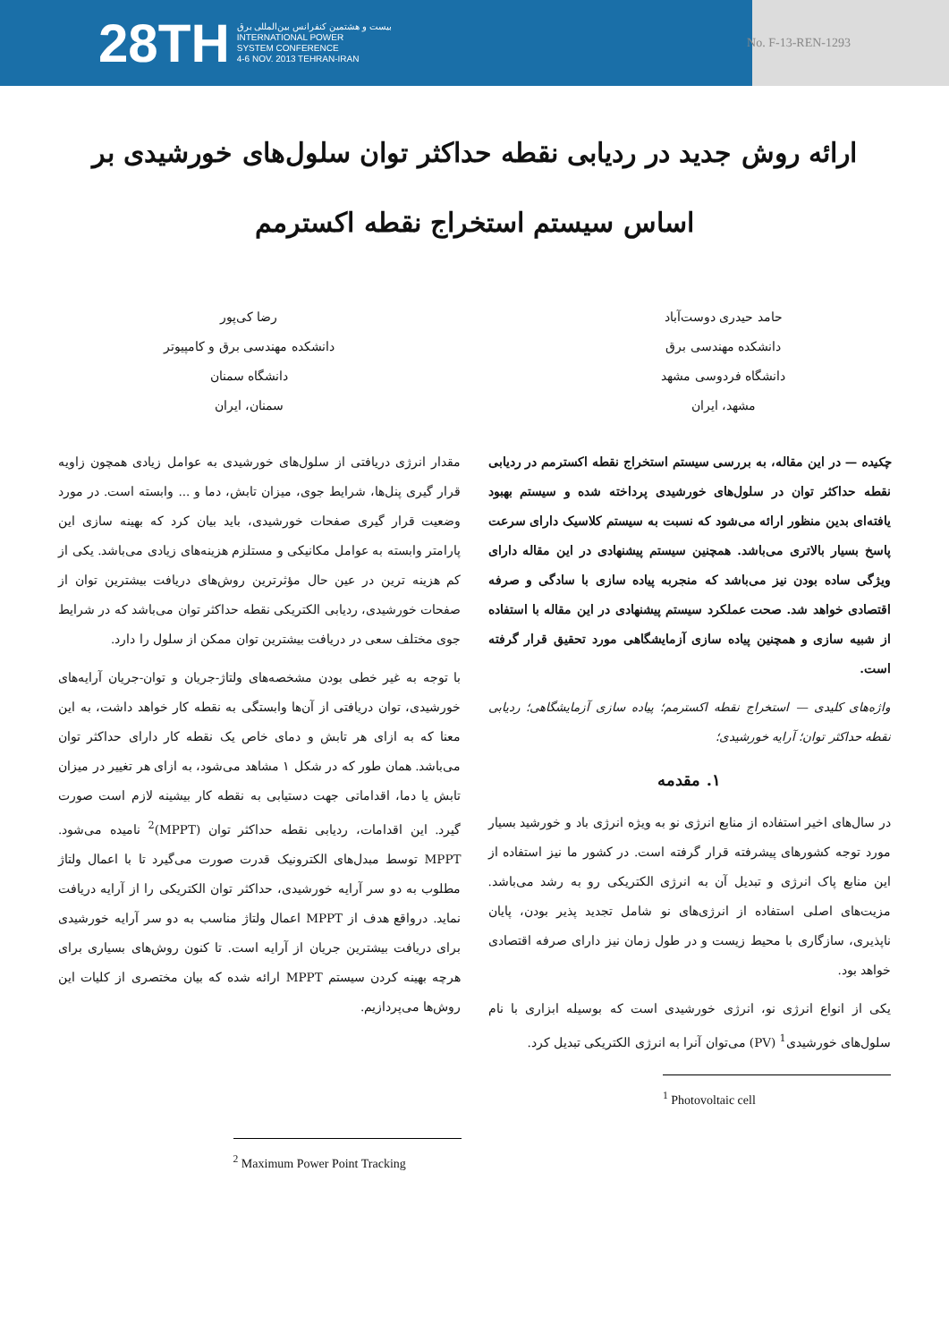28TH بیست و هشتمین کنفرانس بین‌المللی برق
INTERNATIONAL POWER
SYSTEM CONFERENCE
4-6 NOV. 2013 TEHRAN-IRAN
No. F-13-REN-1293
ارائه روش جدید در ردیابی نقطه حداکثر توان سلول‌های خورشیدی بر اساس سیستم استخراج نقطه اکسترمم
حامد حیدری دوست‌آباد
دانشکده مهندسی برق
دانشگاه فردوسی مشهد
مشهد، ایران
رضا کی‌پور
دانشکده مهندسی برق و کامپیوتر
دانشگاه سمنان
سمنان، ایران
چکیده — در این مقاله، به بررسی سیستم استخراج نقطه اکسترمم در ردیابی نقطه حداکثر توان در سلول‌های خورشیدی پرداخته شده و سیستم بهبود یافته‌ای بدین منظور ارائه می‌شود که نسبت به سیستم کلاسیک دارای سرعت پاسخ بسیار بالاتری می‌باشد. همچنین سیستم پیشنهادی در این مقاله دارای ویژگی ساده بودن نیز می‌باشد که منجربه پیاده سازی با سادگی و صرفه اقتصادی خواهد شد. صحت عملکرد سیستم پیشنهادی در این مقاله با استفاده از شبیه سازی و همچنین پیاده سازی آزمایشگاهی مورد تحقیق قرار گرفته است.
واژه‌های کلیدی — استخراج نقطه اکسترمم؛ پیاده سازی آزمایشگاهی؛ ردیابی نقطه حداکثر توان؛ آرایه خورشیدی؛
۱. مقدمه
در سال‌های اخیر استفاده از منابع انرژی نو به ویژه انرژی باد و خورشید بسیار مورد توجه کشورهای پیشرفته قرار گرفته است. در کشور ما نیز استفاده از این منابع پاک انرژی و تبدیل آن به انرژی الکتریکی رو به رشد می‌باشد. مزیت‌های اصلی استفاده از انرژی‌های نو شامل تجدید پذیر بودن، پایان ناپذیری، سازگاری با محیط زیست و در طول زمان نیز دارای صرفه اقتصادی خواهد بود.
یکی از انواع انرژی نو، انرژی خورشیدی است که بوسیله ابزاری با نام سلول‌های خورشیدی<sup>1</sup> (PV) می‌توان آنرا به انرژی الکتریکی تبدیل کرد.
<sup>1</sup> Photovoltaic cell
مقدار انرژی دریافتی از سلول‌های خورشیدی به عوامل زیادی همچون زاویه قرار گیری پنل‌ها، شرایط جوی، میزان تابش، دما و ... وابسته است. در مورد وضعیت قرار گیری صفحات خورشیدی، باید بیان کرد که بهینه سازی این پارامتر وابسته به عوامل مکانیکی و مستلزم هزینه‌های زیادی می‌باشد. یکی از کم هزینه ترین در عین حال مؤثرترین روش‌های دریافت بیشترین توان از صفحات خورشیدی، ردیابی الکتریکی نقطه حداکثر توان می‌باشد که در شرایط جوی مختلف سعی در دریافت بیشترین توان ممکن از سلول را دارد.
با توجه به غیر خطی بودن مشخصه‌های ولتاژ-جریان و توان-جریان آرایه‌های خورشیدی، توان دریافتی از آن‌ها وابستگی به نقطه کار خواهد داشت، به این معنا که به ازای هر تابش و دمای خاص یک نقطه کار دارای حداکثر توان می‌باشد. همان طور که در شکل ۱ مشاهد می‌شود، به ازای هر تغییر در میزان تابش یا دما، اقداماتی جهت دستیابی به نقطه کار بیشینه لازم است صورت گیرد. این اقدامات، ردیابی نقطه حداکثر توان (MPPT)<sup>2</sup> نامیده می‌شود. MPPT توسط مبدل‌های الکترونیک قدرت صورت می‌گیرد تا با اعمال ولتاژ مطلوب به دو سر آرایه خورشیدی، حداکثر توان الکتریکی را از آرایه دریافت نماید. درواقع هدف از MPPT اعمال ولتاژ مناسب به دو سر آرایه خورشیدی برای دریافت بیشترین جریان از آرایه است. تا کنون روش‌های بسیاری برای هرچه بهینه کردن سیستم MPPT ارائه شده که بیان مختصری از کلیات این روش‌ها می‌پردازیم.
<sup>2</sup> Maximum Power Point Tracking